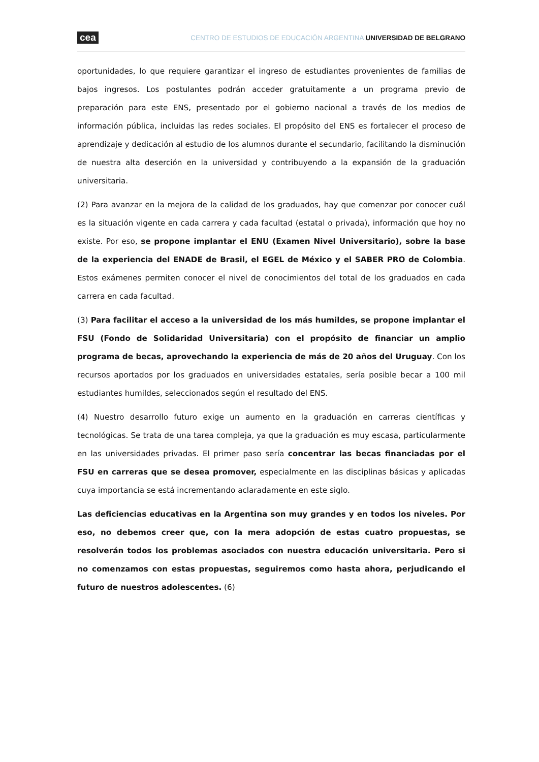cea CENTRO DE ESTUDIOS DE EDUCACIÓN ARGENTINA UNIVERSIDAD DE BELGRANO
oportunidades, lo que requiere garantizar el ingreso de estudiantes provenientes de familias de bajos ingresos. Los postulantes podrán acceder gratuitamente a un programa previo de preparación para este ENS, presentado por el gobierno nacional a través de los medios de información pública, incluidas las redes sociales. El propósito del ENS es fortalecer el proceso de aprendizaje y dedicación al estudio de los alumnos durante el secundario, facilitando la disminución de nuestra alta deserción en la universidad y contribuyendo a la expansión de la graduación universitaria.
(2) Para avanzar en la mejora de la calidad de los graduados, hay que comenzar por conocer cuál es la situación vigente en cada carrera y cada facultad (estatal o privada), información que hoy no existe. Por eso, se propone implantar el ENU (Examen Nivel Universitario), sobre la base de la experiencia del ENADE de Brasil, el EGEL de México y el SABER PRO de Colombia. Estos exámenes permiten conocer el nivel de conocimientos del total de los graduados en cada carrera en cada facultad.
(3) Para facilitar el acceso a la universidad de los más humildes, se propone implantar el FSU (Fondo de Solidaridad Universitaria) con el propósito de financiar un amplio programa de becas, aprovechando la experiencia de más de 20 años del Uruguay. Con los recursos aportados por los graduados en universidades estatales, sería posible becar a 100 mil estudiantes humildes, seleccionados según el resultado del ENS.
(4) Nuestro desarrollo futuro exige un aumento en la graduación en carreras científicas y tecnológicas. Se trata de una tarea compleja, ya que la graduación es muy escasa, particularmente en las universidades privadas. El primer paso sería concentrar las becas financiadas por el FSU en carreras que se desea promover, especialmente en las disciplinas básicas y aplicadas cuya importancia se está incrementando aclaradamente en este siglo.
Las deficiencias educativas en la Argentina son muy grandes y en todos los niveles. Por eso, no debemos creer que, con la mera adopción de estas cuatro propuestas, se resolverán todos los problemas asociados con nuestra educación universitaria. Pero si no comenzamos con estas propuestas, seguiremos como hasta ahora, perjudicando el futuro de nuestros adolescentes. (6)